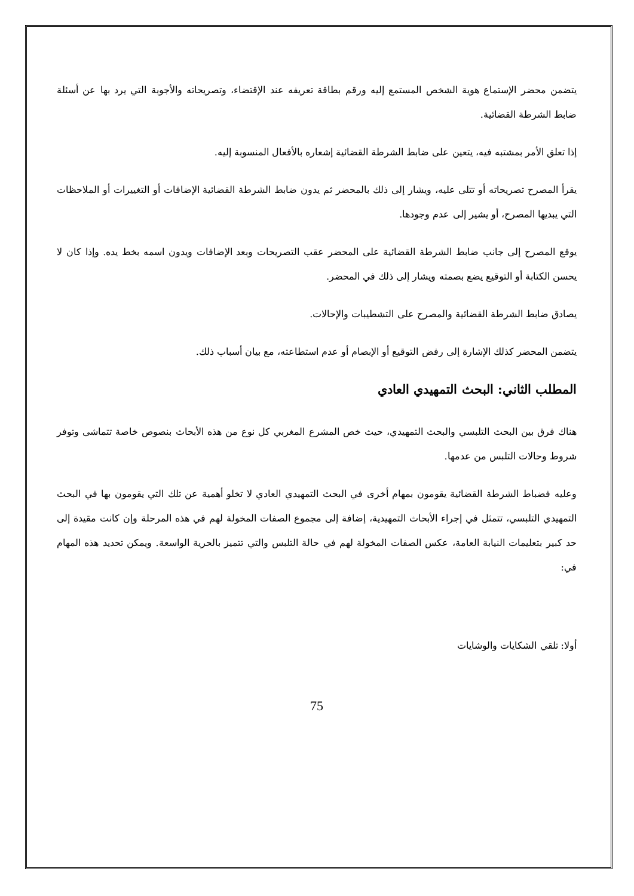يتضمن محضر الإستماع هوية الشخص المستمع إليه ورقم بطاقة تعريفه عند الإقتضاء، وتصريحاته والأجوبة التي يرد بها عن أسئلة ضابط الشرطة القضائية.
إذا تعلق الأمر بمشتبه فيه، يتعين على ضابط الشرطة القضائية إشعاره بالأفعال المنسوبة إليه.
يقرأ المصرح تصريحاته أو تتلى عليه، ويشار إلى ذلك بالمحضر ثم يدون ضابط الشرطة القضائية الإضافات أو التغييرات أو الملاحظات التي يبديها المصرح، أو يشير إلى عدم وجودها.
يوقع المصرح إلى جانب ضابط الشرطة القضائية على المحضر عقب التصريحات وبعد الإضافات ويدون اسمه بخط يده. وإذا كان لا يحسن الكتابة أو التوقيع يضع بصمته ويشار إلى ذلك في المحضر.
يصادق ضابط الشرطة القضائية والمصرح على التشطيبات والإحالات.
يتضمن المحضر كذلك الإشارة إلى رفض التوقيع أو الإبصام أو عدم استطاعته، مع بيان أسباب ذلك.
المطلب الثاني: البحث التمهيدي العادي
هناك فرق بين البحث التلبسي والبحث التمهيدي، حيث خص المشرع المغربي كل نوع من هذه الأبحاث بنصوص خاصة تتماشى وتوفر شروط وحالات التلبس من عدمها.
وعليه فضباط الشرطة القضائية يقومون بمهام أخرى في البحث التمهيدي العادي لا تخلو أهمية عن تلك التي يقومون بها في البحث التمهيدي التلبسي، تتمثل في إجراء الأبحاث التمهيدية، إضافة إلى مجموع الصفات المخولة لهم في هذه المرحلة وإن كانت مقيدة إلى حد كبير بتعليمات النيابة العامة، عكس الصفات المخولة لهم في حالة التلبس والتي تتميز بالحرية الواسعة. ويمكن تحديد هذه المهام في:
أولا: تلقي الشكايات والوشايات
75